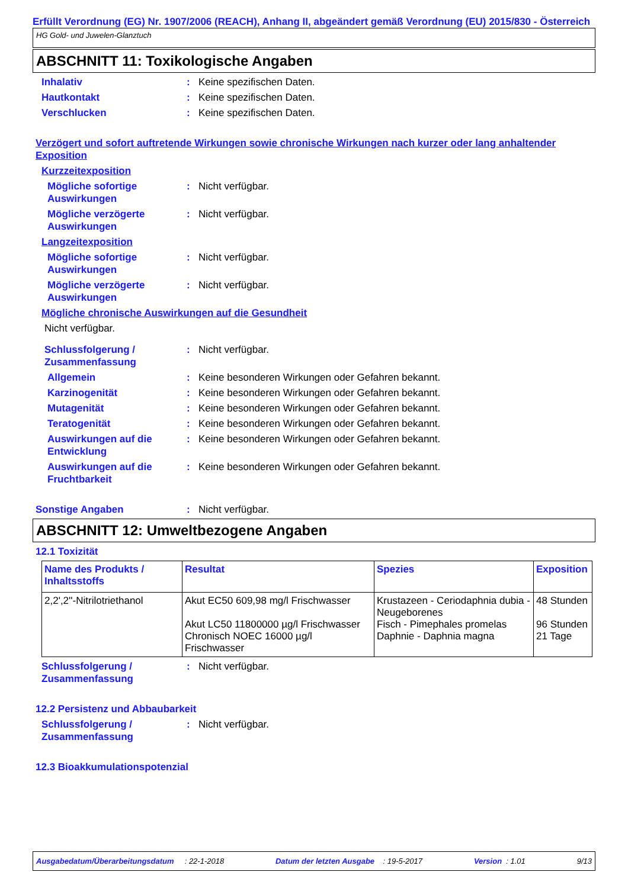Erfüllt Verordnung (EG) Nr. 1907/2006 (REACH), Anhang II, abgeändert gemäß Verordnung (EU) 2015/830 - Österreich
HG Gold- und Juwelen-Glanztuch
ABSCHNITT 11: Toxikologische Angaben
Inhalativ: Keine spezifischen Daten.
Hautkontakt: Keine spezifischen Daten.
Verschlucken: Keine spezifischen Daten.
Verzögert und sofort auftretende Wirkungen sowie chronische Wirkungen nach kurzer oder lang anhaltender Exposition
Kurzzeitexposition
Mögliche sofortige Auswirkungen: Nicht verfügbar.
Mögliche verzögerte Auswirkungen: Nicht verfügbar.
Langzeitexposition
Mögliche sofortige Auswirkungen: Nicht verfügbar.
Mögliche verzögerte Auswirkungen: Nicht verfügbar.
Mögliche chronische Auswirkungen auf die Gesundheit
Nicht verfügbar.
Schlussfolgerung / Zusammenfassung: Nicht verfügbar.
Allgemein: Keine besonderen Wirkungen oder Gefahren bekannt.
Karzinogenität: Keine besonderen Wirkungen oder Gefahren bekannt.
Mutagenität: Keine besonderen Wirkungen oder Gefahren bekannt.
Teratogenität: Keine besonderen Wirkungen oder Gefahren bekannt.
Auswirkungen auf die Entwicklung: Keine besonderen Wirkungen oder Gefahren bekannt.
Auswirkungen auf die Fruchtbarkeit: Keine besonderen Wirkungen oder Gefahren bekannt.
Sonstige Angaben: Nicht verfügbar.
ABSCHNITT 12: Umweltbezogene Angaben
12.1 Toxizität
| Name des Produkts / Inhaltsstoffs | Resultat | Spezies | Exposition |
| --- | --- | --- | --- |
| 2,2',2''-Nitrilotriethanol | Akut EC50 609,98 mg/l Frischwasser Akut LC50 11800000 µg/l Frischwasser Chronisch NOEC 16000 µg/l Frischwasser | Krustazeen - Ceriodaphnia dubia - Neugeborenes Fisch - Pimephales promelas Daphnie - Daphnia magna | 48 Stunden 96 Stunden 21 Tage |
Schlussfolgerung / Zusammenfassung: Nicht verfügbar.
12.2 Persistenz und Abbaubarkeit
Schlussfolgerung / Zusammenfassung: Nicht verfügbar.
12.3 Bioakkumulationspotenzial
Ausgabedatum/Überarbeitungsdatum : 22-1-2018 Datum der letzten Ausgabe : 19-5-2017 Version : 1.01 9/13